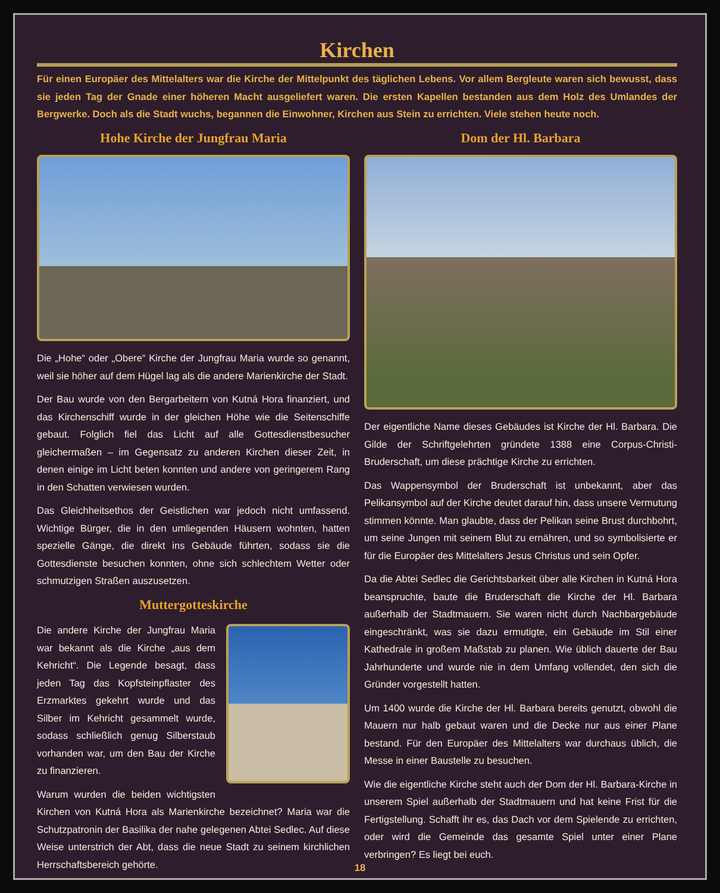Kirchen
Für einen Europäer des Mittelalters war die Kirche der Mittelpunkt des täglichen Lebens. Vor allem Bergleute waren sich bewusst, dass sie jeden Tag der Gnade einer höheren Macht ausgeliefert waren. Die ersten Kapellen bestanden aus dem Holz des Umlandes der Bergwerke. Doch als die Stadt wuchs, begannen die Einwohner, Kirchen aus Stein zu errichten. Viele stehen heute noch.
Hohe Kirche der Jungfrau Maria
Die „Hohe“ oder „Obere“ Kirche der Jungfrau Maria wurde so genannt, weil sie höher auf dem Hügel lag als die andere Marienkirche der Stadt.
Der Bau wurde von den Bergarbeitern von Kutná Hora finanziert, und das Kirchenschiff wurde in der gleichen Höhe wie die Seitenschiffe gebaut. Folglich fiel das Licht auf alle Gottesdienstbesucher gleichermaßen – im Gegensatz zu anderen Kirchen dieser Zeit, in denen einige im Licht beten konnten und andere von geringerem Rang in den Schatten verwiesen wurden.
Das Gleichheitsethos der Geistlichen war jedoch nicht umfassend. Wichtige Bürger, die in den umliegenden Häusern wohnten, hatten spezielle Gänge, die direkt ins Gebäude führten, sodass sie die Gottesdienste besuchen konnten, ohne sich schlechtem Wetter oder schmutzigen Straßen auszusetzen.
Muttergotteskirche
Die andere Kirche der Jungfrau Maria war bekannt als die Kirche „aus dem Kehricht“. Die Legende besagt, dass jeden Tag das Kopfsteinpflaster des Erzmarktes gekehrt wurde und das Silber im Kehricht gesammelt wurde, sodass schließlich genug Silberstaub vorhanden war, um den Bau der Kirche zu finanzieren.
Warum wurden die beiden wichtigsten Kirchen von Kutná Hora als Marienkirche bezeichnet? Maria war die Schutzpatronin der Basilika der nahe gelegenen Abtei Sedlec. Auf diese Weise unterstrich der Abt, dass die neue Stadt zu seinem kirchlichen Herrschaftsbereich gehörte.
Dom der Hl. Barbara
Der eigentliche Name dieses Gebäudes ist Kirche der Hl. Barbara. Die Gilde der Schriftgelehrten gründete 1388 eine Corpus-Christi-Bruderschaft, um diese prächtige Kirche zu errichten.
Das Wappensymbol der Bruderschaft ist unbekannt, aber das Pelikansymbol auf der Kirche deutet darauf hin, dass unsere Vermutung stimmen könnte. Man glaubte, dass der Pelikan seine Brust durchbohrt, um seine Jungen mit seinem Blut zu ernähren, und so symbolisierte er für die Europäer des Mittelalters Jesus Christus und sein Opfer.
Da die Abtei Sedlec die Gerichtsbarkeit über alle Kirchen in Kutná Hora beanspruchte, baute die Bruderschaft die Kirche der Hl. Barbara außerhalb der Stadtmauern. Sie waren nicht durch Nachbargebäude eingeschränkt, was sie dazu ermutigte, ein Gebäude im Stil einer Kathedrale in großem Maßstab zu planen. Wie üblich dauerte der Bau Jahrhunderte und wurde nie in dem Umfang vollendet, den sich die Gründer vorgestellt hatten.
Um 1400 wurde die Kirche der Hl. Barbara bereits genutzt, obwohl die Mauern nur halb gebaut waren und die Decke nur aus einer Plane bestand. Für den Europäer des Mittelalters war durchaus üblich, die Messe in einer Baustelle zu besuchen.
Wie die eigentliche Kirche steht auch der Dom der Hl. Barbara-Kirche in unserem Spiel außerhalb der Stadtmauern und hat keine Frist für die Fertigstellung. Schafft ihr es, das Dach vor dem Spielende zu errichten, oder wird die Gemeinde das gesamte Spiel unter einer Plane verbringen? Es liegt bei euch.
18